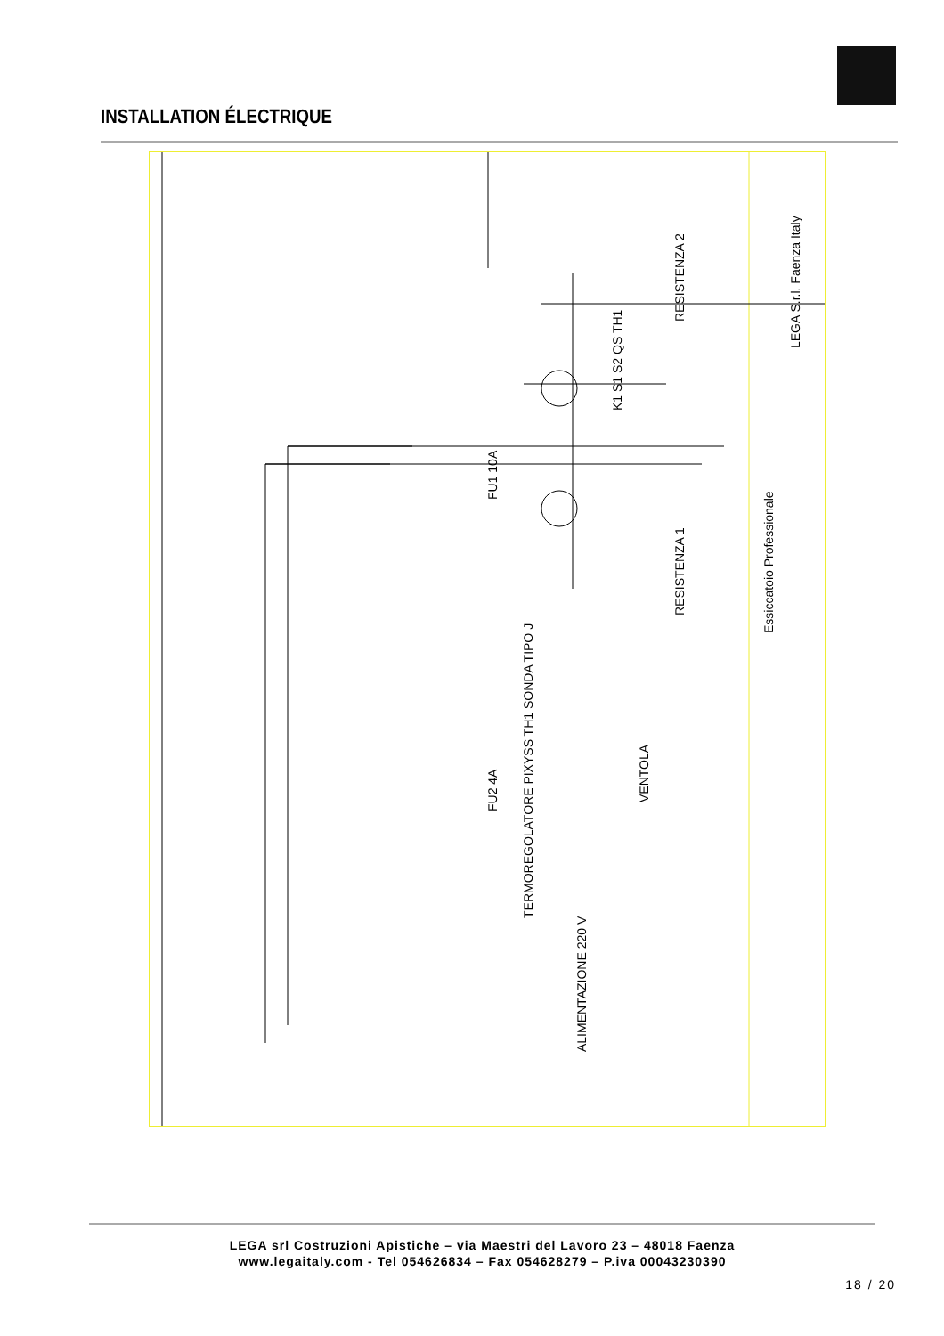INSTALLATION ÉLECTRIQUE
Essiccatoio Professionale
LEGA S.r.l. Faenza Italy
RESISTENZA 1
RESISTENZA 2
VENTOLA
ALIMENTAZIONE 220 V
TERMOREGOLATORE PIXYSS TH1 SONDA TIPO J
FU1 10A
FU2 4A
K1 S1 S2 QS TH1
LEGA srl Costruzioni Apistiche – via Maestri del Lavoro 23 – 48018 Faenza
www.legaitaly.com - Tel 054626834 – Fax 054628279 – P.iva 00043230390
18 / 20